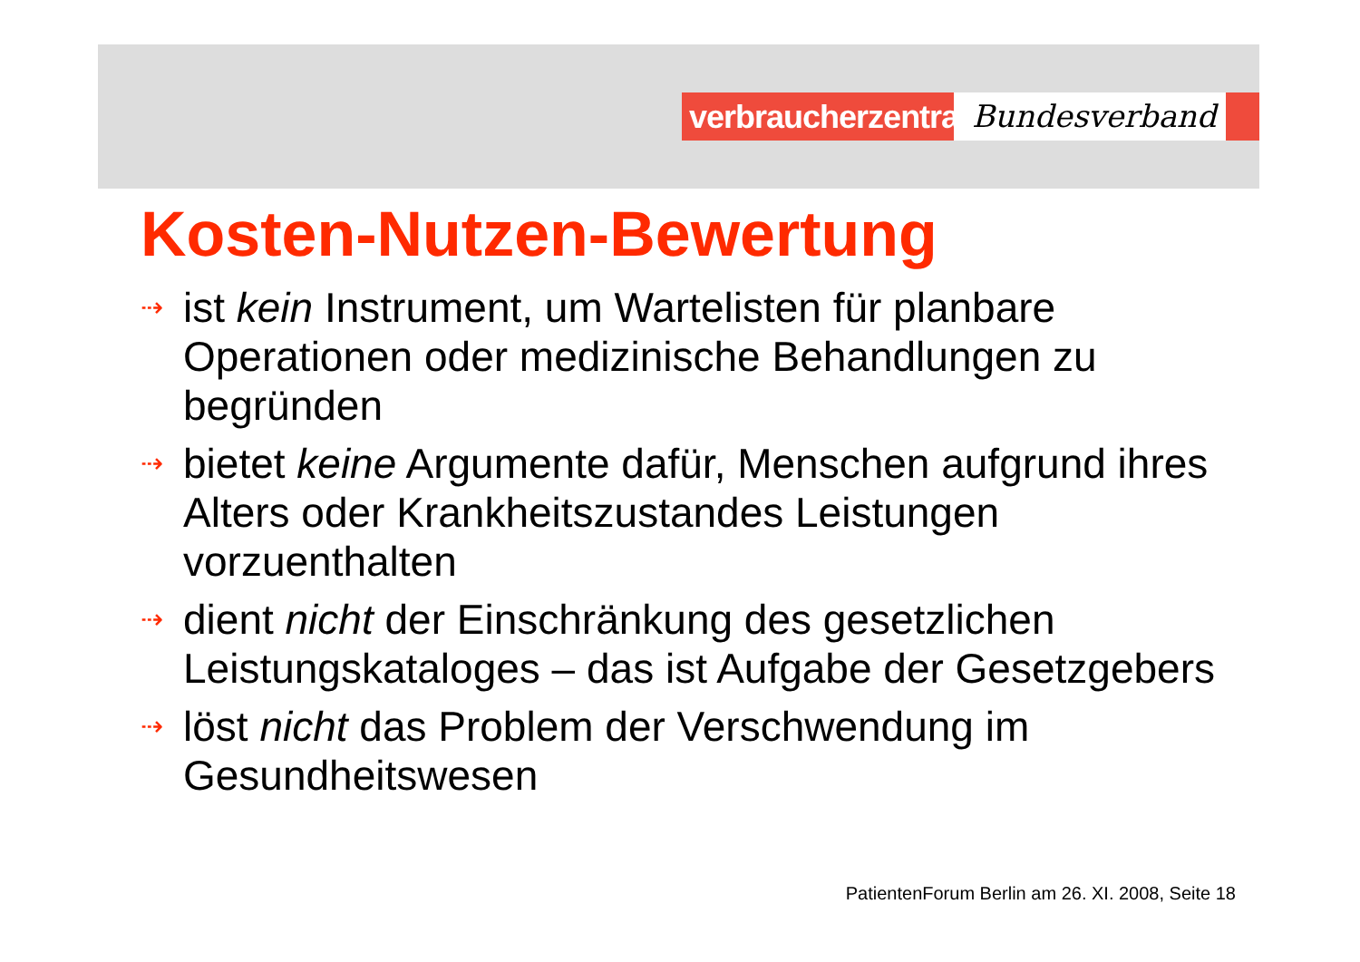verbraucherzentrale
Bundesverband
Kosten-Nutzen-Bewertung
⇢ ist kein Instrument, um Wartelisten für planbare Operationen oder medizinische Behandlungen zu begründen
⇢ bietet keine Argumente dafür, Menschen aufgrund ihres Alters oder Krankheitszustandes Leistungen vorzuenthalten
⇢ dient nicht der Einschränkung des gesetzlichen Leistungskataloges – das ist Aufgabe der Gesetzgebers
⇢ löst nicht das Problem der Verschwendung im Gesundheitswesen
PatientenForum Berlin am 26. XI. 2008, Seite 18